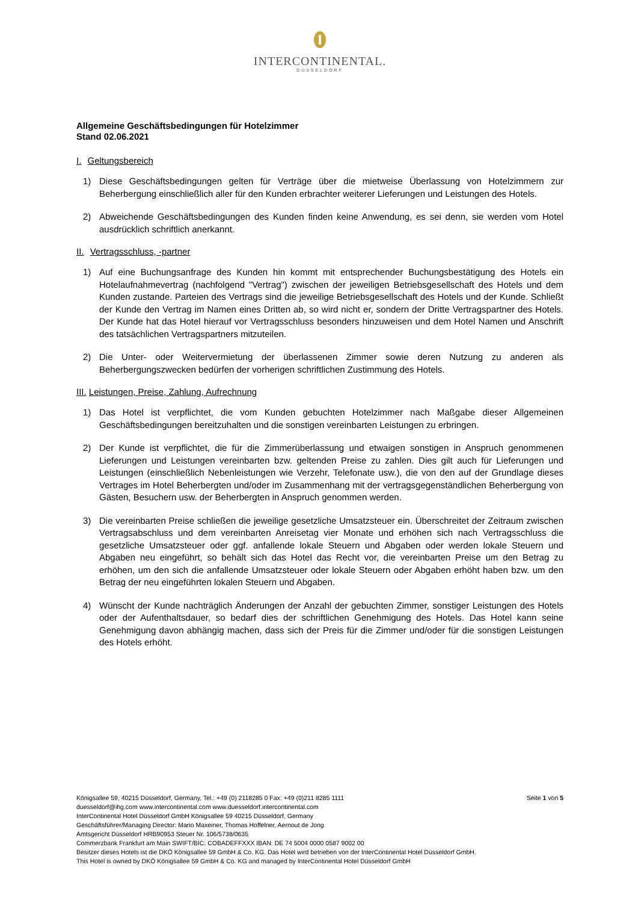INTERCONTINENTAL.
DÜSSELDORF
Allgemeine Geschäftsbedingungen für Hotelzimmer
Stand 02.06.2021
I. Geltungsbereich
1) Diese Geschäftsbedingungen gelten für Verträge über die mietweise Überlassung von Hotelzimmern zur Beherbergung einschließlich aller für den Kunden erbrachter weiterer Lieferungen und Leistungen des Hotels.
2) Abweichende Geschäftsbedingungen des Kunden finden keine Anwendung, es sei denn, sie werden vom Hotel ausdrücklich schriftlich anerkannt.
II. Vertragsschluss, -partner
1) Auf eine Buchungsanfrage des Kunden hin kommt mit entsprechender Buchungsbestätigung des Hotels ein Hotelaufnahmevertrag (nachfolgend "Vertrag") zwischen der jeweiligen Betriebsgesellschaft des Hotels und dem Kunden zustande. Parteien des Vertrags sind die jeweilige Betriebsgesellschaft des Hotels und der Kunde. Schließt der Kunde den Vertrag im Namen eines Dritten ab, so wird nicht er, sondern der Dritte Vertragspartner des Hotels. Der Kunde hat das Hotel hierauf vor Vertragsschluss besonders hinzuweisen und dem Hotel Namen und Anschrift des tatsächlichen Vertragspartners mitzuteilen.
2) Die Unter- oder Weitervermietung der überlassenen Zimmer sowie deren Nutzung zu anderen als Beherbergungszwecken bedürfen der vorherigen schriftlichen Zustimmung des Hotels.
III. Leistungen, Preise, Zahlung, Aufrechnung
1) Das Hotel ist verpflichtet, die vom Kunden gebuchten Hotelzimmer nach Maßgabe dieser Allgemeinen Geschäftsbedingungen bereitzuhalten und die sonstigen vereinbarten Leistungen zu erbringen.
2) Der Kunde ist verpflichtet, die für die Zimmerüberlassung und etwaigen sonstigen in Anspruch genommenen Lieferungen und Leistungen vereinbarten bzw. geltenden Preise zu zahlen. Dies gilt auch für Lieferungen und Leistungen (einschließlich Nebenleistungen wie Verzehr, Telefonate usw.), die von den auf der Grundlage dieses Vertrages im Hotel Beherbergten und/oder im Zusammenhang mit der vertragsgegenständlichen Beherbergung von Gästen, Besuchern usw. der Beherbergten in Anspruch genommen werden.
3) Die vereinbarten Preise schließen die jeweilige gesetzliche Umsatzsteuer ein. Überschreitet der Zeitraum zwischen Vertragsabschluss und dem vereinbarten Anreisetag vier Monate und erhöhen sich nach Vertragsschluss die gesetzliche Umsatzsteuer oder ggf. anfallende lokale Steuern und Abgaben oder werden lokale Steuern und Abgaben neu eingeführt, so behält sich das Hotel das Recht vor, die vereinbarten Preise um den Betrag zu erhöhen, um den sich die anfallende Umsatzsteuer oder lokale Steuern oder Abgaben erhöht haben bzw. um den Betrag der neu eingeführten lokalen Steuern und Abgaben.
4) Wünscht der Kunde nachträglich Änderungen der Anzahl der gebuchten Zimmer, sonstiger Leistungen des Hotels oder der Aufenthaltsdauer, so bedarf dies der schriftlichen Genehmigung des Hotels. Das Hotel kann seine Genehmigung davon abhängig machen, dass sich der Preis für die Zimmer und/oder für die sonstigen Leistungen des Hotels erhöht.
Seite 1 von 5 Königsallee 59, 40215 Düsseldorf, Germany, Tel.: +49 (0) 2118285 0 Fax: +49 (0)211 8285 1111
duesseldorf@ihg.com www.intercontinental.com www.duesseldorf.intercontinental.com
InterContinental Hotel Düsseldorf GmbH Königsallee 59 40215 Düsseldorf, Germany
Geschäftsführer/Managing Director: Mario Maxeiner, Thomas Hoffelner, Aernout de Jong
Amtsgericht Düsseldorf HRB90953 Steuer Nr. 106/5738/0635
Commerzbank Frankfurt am Main SWIFT/BIC: COBADEFFXXX IBAN: DE 74 5004 0000 0587 9002 00
Besitzer dieses Hotels ist die DKÖ Königsallee 59 GmbH & Co. KG. Das Hotel wird betrieben von der InterContinental Hotel Düsseldorf GmbH.
This Hotel is owned by DKÖ Königsallee 59 GmbH & Co. KG and managed by InterContinental Hotel Düsseldorf GmbH